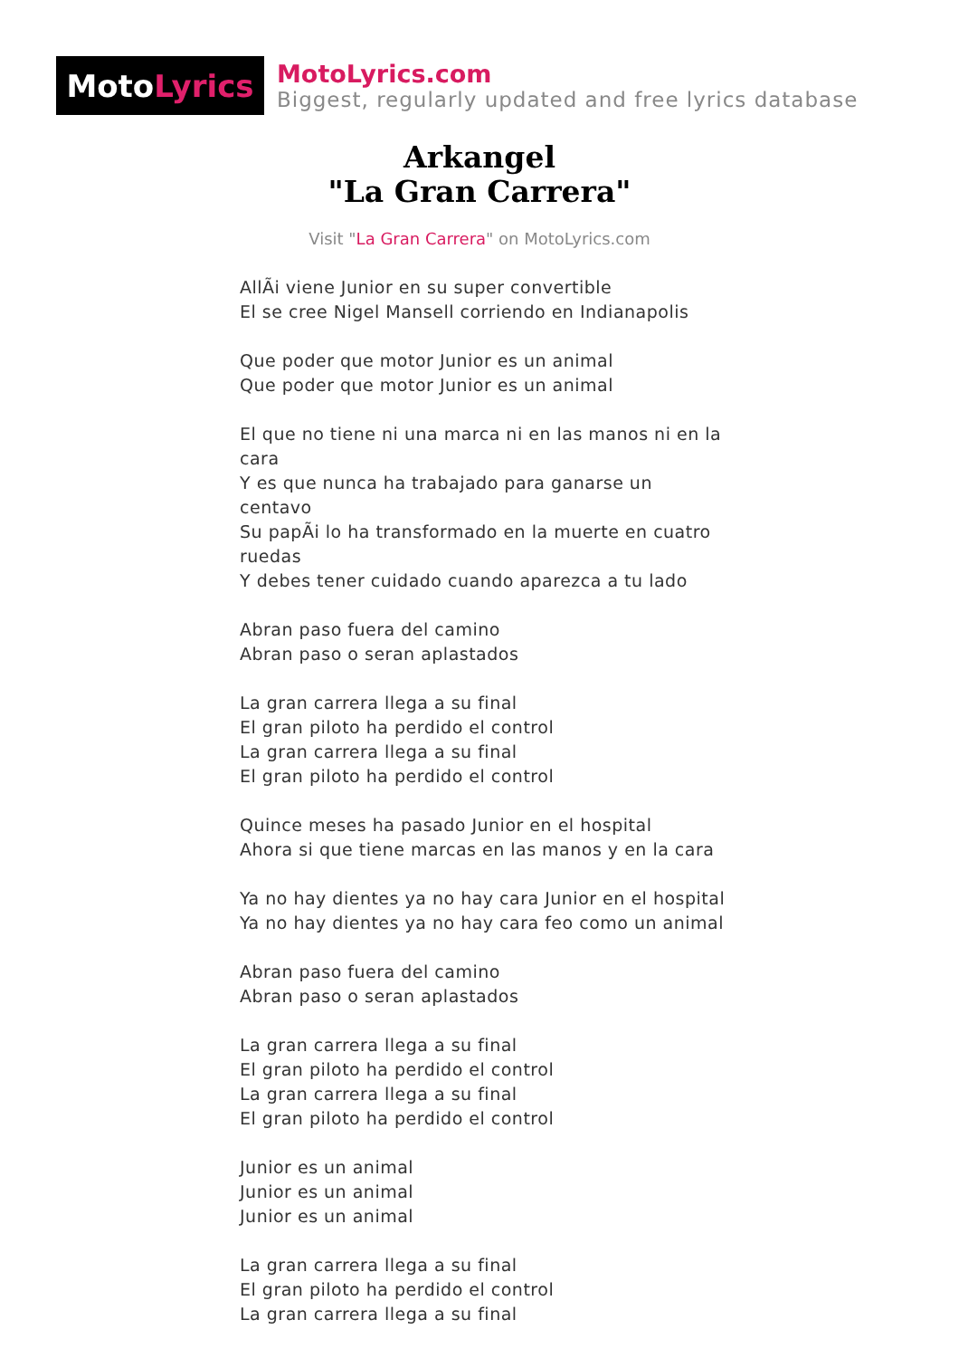Moto Lyrics
MotoLyrics.com
Biggest, regularly updated and free lyrics database
Arkangel
"La Gran Carrera"
Visit "La Gran Carrera" on MotoLyrics.com
AllÃi viene Junior en su super convertible
El se cree Nigel Mansell corriendo en Indianapolis
Que poder que motor Junior es un animal
Que poder que motor Junior es un animal
El que no tiene ni una marca ni en las manos ni en la cara
Y es que nunca ha trabajado para ganarse un centavo
Su papÃi lo ha transformado en la muerte en cuatro ruedas
Y debes tener cuidado cuando aparezca a tu lado
Abran paso fuera del camino
Abran paso o seran aplastados
La gran carrera llega a su final
El gran piloto ha perdido el control
La gran carrera llega a su final
El gran piloto ha perdido el control
Quince meses ha pasado Junior en el hospital
Ahora si que tiene marcas en las manos y en la cara
Ya no hay dientes ya no hay cara Junior en el hospital
Ya no hay dientes ya no hay cara feo como un animal
Abran paso fuera del camino
Abran paso o seran aplastados
La gran carrera llega a su final
El gran piloto ha perdido el control
La gran carrera llega a su final
El gran piloto ha perdido el control
Junior es un animal
Junior es un animal
Junior es un animal
La gran carrera llega a su final
El gran piloto ha perdido el control
La gran carrera llega a su final